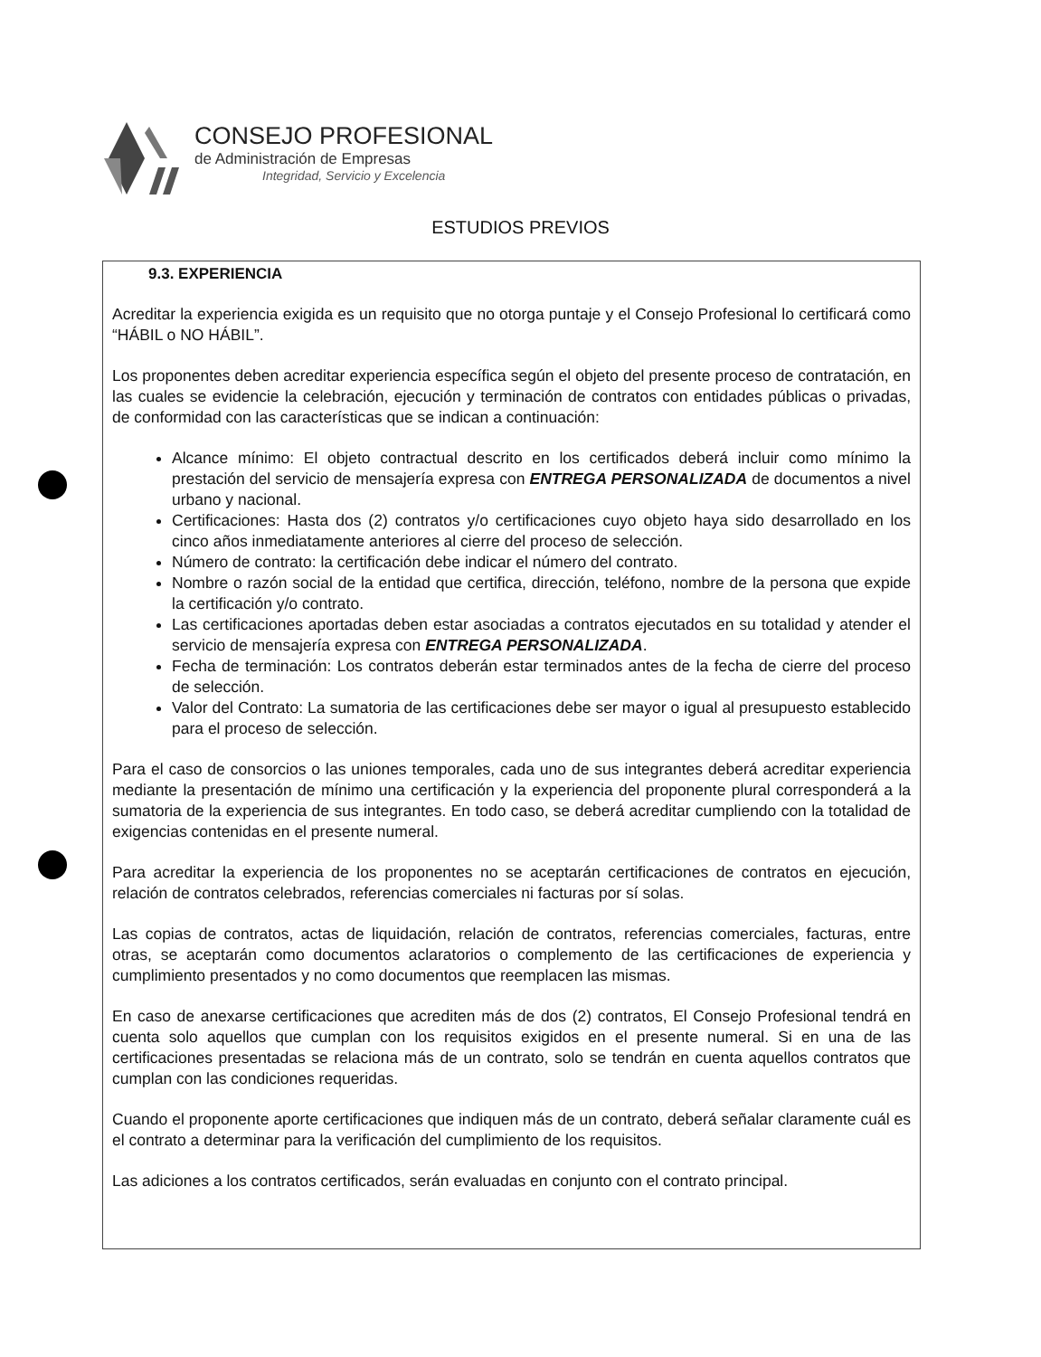CONSEJO PROFESIONAL
de Administración de Empresas
Integridad, Servicio y Excelencia
ESTUDIOS PREVIOS
9.3. EXPERIENCIA
Acreditar la experiencia exigida es un requisito que no otorga puntaje y el Consejo Profesional lo certificará como “HÁBIL o NO HÁBIL”.
Los proponentes deben acreditar experiencia específica según el objeto del presente proceso de contratación, en las cuales se evidencie la celebración, ejecución y terminación de contratos con entidades públicas o privadas, de conformidad con las características que se indican a continuación:
Alcance mínimo: El objeto contractual descrito en los certificados deberá incluir como mínimo la prestación del servicio de mensajería expresa con ENTREGA PERSONALIZADA de documentos a nivel urbano y nacional.
Certificaciones: Hasta dos (2) contratos y/o certificaciones cuyo objeto haya sido desarrollado en los cinco años inmediatamente anteriores al cierre del proceso de selección.
Número de contrato: la certificación debe indicar el número del contrato.
Nombre o razón social de la entidad que certifica, dirección, teléfono, nombre de la persona que expide la certificación y/o contrato.
Las certificaciones aportadas deben estar asociadas a contratos ejecutados en su totalidad y atender el servicio de mensajería expresa con ENTREGA PERSONALIZADA.
Fecha de terminación: Los contratos deberán estar terminados antes de la fecha de cierre del proceso de selección.
Valor del Contrato: La sumatoria de las certificaciones debe ser mayor o igual al presupuesto establecido para el proceso de selección.
Para el caso de consorcios o las uniones temporales, cada uno de sus integrantes deberá acreditar experiencia mediante la presentación de mínimo una certificación y la experiencia del proponente plural corresponderá a la sumatoria de la experiencia de sus integrantes. En todo caso, se deberá acreditar cumpliendo con la totalidad de exigencias contenidas en el presente numeral.
Para acreditar la experiencia de los proponentes no se aceptarán certificaciones de contratos en ejecución, relación de contratos celebrados, referencias comerciales ni facturas por sí solas.
Las copias de contratos, actas de liquidación, relación de contratos, referencias comerciales, facturas, entre otras, se aceptarán como documentos aclaratorios o complemento de las certificaciones de experiencia y cumplimiento presentados y no como documentos que reemplacen las mismas.
En caso de anexarse certificaciones que acrediten más de dos (2) contratos, El Consejo Profesional tendrá en cuenta solo aquellos que cumplan con los requisitos exigidos en el presente numeral. Si en una de las certificaciones presentadas se relaciona más de un contrato, solo se tendrán en cuenta aquellos contratos que cumplan con las condiciones requeridas.
Cuando el proponente aporte certificaciones que indiquen más de un contrato, deberá señalar claramente cuál es el contrato a determinar para la verificación del cumplimiento de los requisitos.
Las adiciones a los contratos certificados, serán evaluadas en conjunto con el contrato principal.